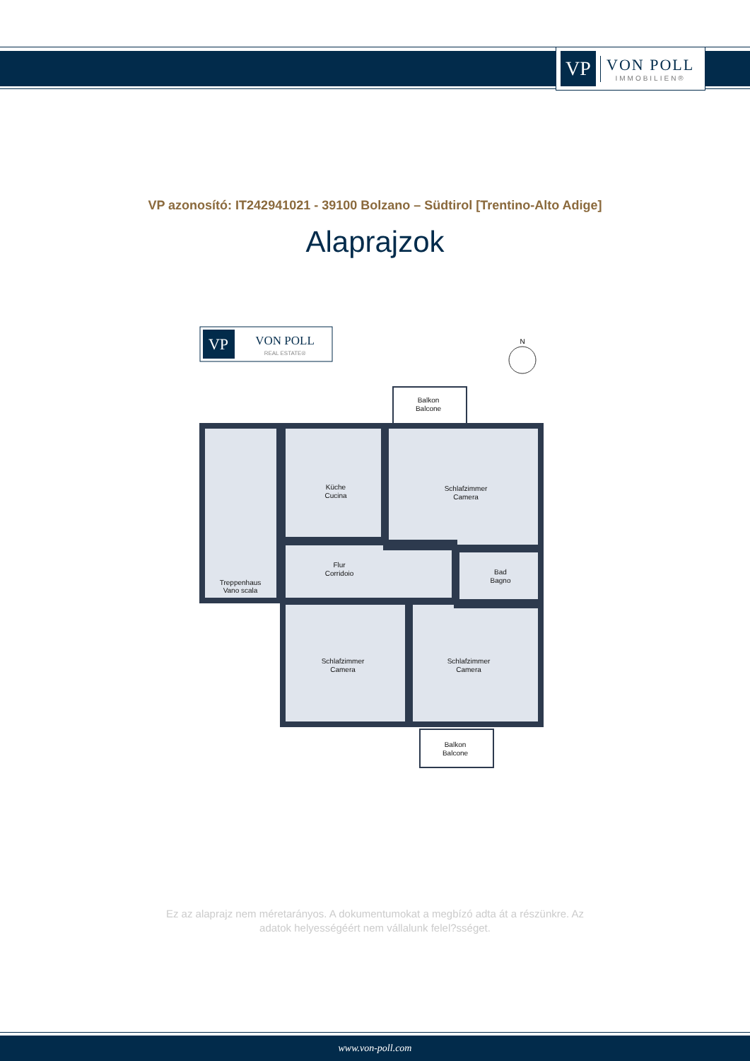VP
VON POLL
IMMOBILIEN®
VP azonosító: IT242941021 - 39100 Bolzano – Südtirol [Trentino-Alto Adige]
Alaprajzok
VP
VON POLL
REAL ESTATE®
N
Balkon
Balcone
Küche
Cucina
Schlafzimmer
Camera
Flur
Corridoio
Bad
Bagno
Treppenhaus
Vano scala
Schlafzimmer
Camera
Schlafzimmer
Camera
Balkon
Balcone
Ez az alaprajz nem méretarányos. A dokumentumokat a megbízó adta át a részünkre. Az
adatok helyességéért nem vállalunk felel?sséget.
www.von-poll.com